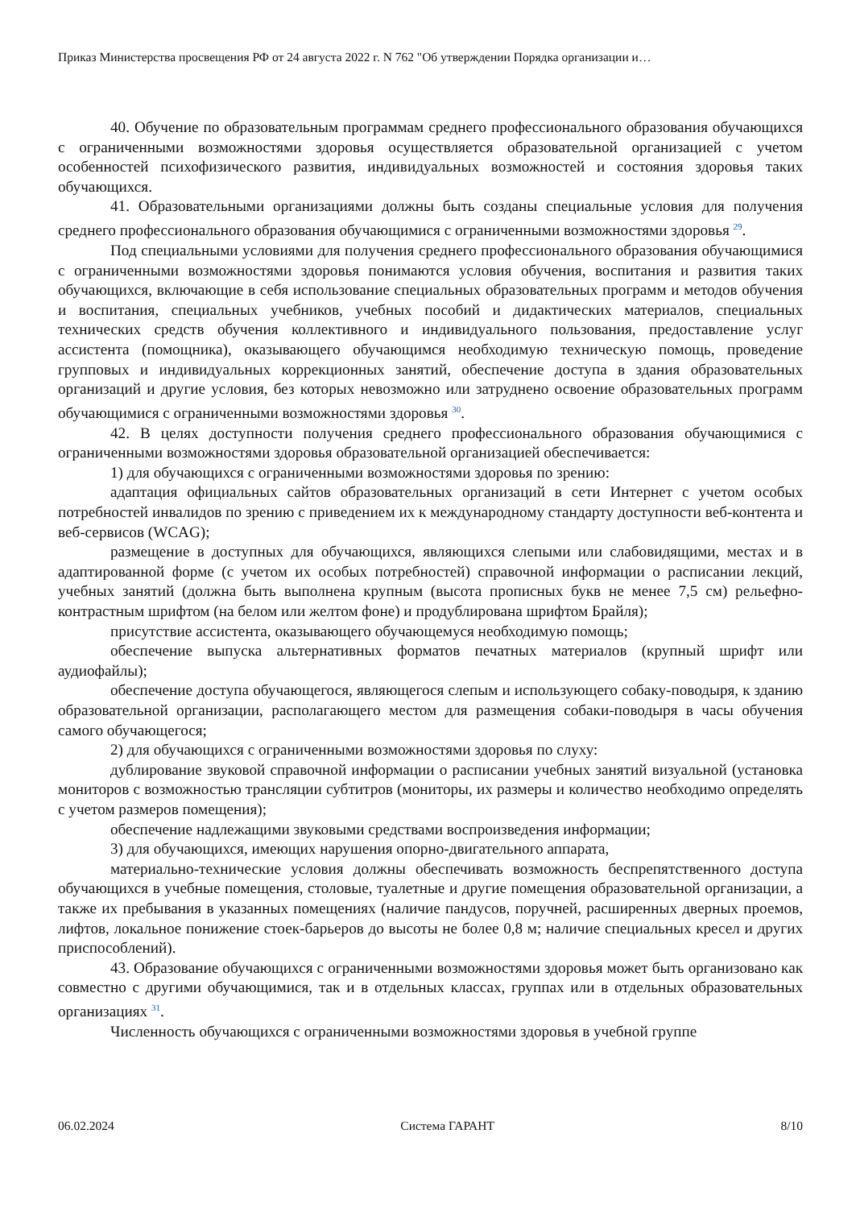Приказ Министерства просвещения РФ от 24 августа 2022 г. N 762 "Об утверждении Порядка организации и…
40. Обучение по образовательным программам среднего профессионального образования обучающихся с ограниченными возможностями здоровья осуществляется образовательной организацией с учетом особенностей психофизического развития, индивидуальных возможностей и состояния здоровья таких обучающихся.
41. Образовательными организациями должны быть созданы специальные условия для получения среднего профессионального образования обучающимися с ограниченными возможностями здоровья <sup>29</sup>.
Под специальными условиями для получения среднего профессионального образования обучающимися с ограниченными возможностями здоровья понимаются условия обучения, воспитания и развития таких обучающихся, включающие в себя использование специальных образовательных программ и методов обучения и воспитания, специальных учебников, учебных пособий и дидактических материалов, специальных технических средств обучения коллективного и индивидуального пользования, предоставление услуг ассистента (помощника), оказывающего обучающимся необходимую техническую помощь, проведение групповых и индивидуальных коррекционных занятий, обеспечение доступа в здания образовательных организаций и другие условия, без которых невозможно или затруднено освоение образовательных программ обучающимися с ограниченными возможностями здоровья <sup>30</sup>.
42. В целях доступности получения среднего профессионального образования обучающимися с ограниченными возможностями здоровья образовательной организацией обеспечивается:
1) для обучающихся с ограниченными возможностями здоровья по зрению:
адаптация официальных сайтов образовательных организаций в сети Интернет с учетом особых потребностей инвалидов по зрению с приведением их к международному стандарту доступности веб-контента и веб-сервисов (WCAG);
размещение в доступных для обучающихся, являющихся слепыми или слабовидящими, местах и в адаптированной форме (с учетом их особых потребностей) справочной информации о расписании лекций, учебных занятий (должна быть выполнена крупным (высота прописных букв не менее 7,5 см) рельефно-контрастным шрифтом (на белом или желтом фоне) и продублирована шрифтом Брайля);
присутствие ассистента, оказывающего обучающемуся необходимую помощь;
обеспечение выпуска альтернативных форматов печатных материалов (крупный шрифт или аудиофайлы);
обеспечение доступа обучающегося, являющегося слепым и использующего собаку-поводыря, к зданию образовательной организации, располагающего местом для размещения собаки-поводыря в часы обучения самого обучающегося;
2) для обучающихся с ограниченными возможностями здоровья по слуху:
дублирование звуковой справочной информации о расписании учебных занятий визуальной (установка мониторов с возможностью трансляции субтитров (мониторы, их размеры и количество необходимо определять с учетом размеров помещения);
обеспечение надлежащими звуковыми средствами воспроизведения информации;
3) для обучающихся, имеющих нарушения опорно-двигательного аппарата,
материально-технические условия должны обеспечивать возможность беспрепятственного доступа обучающихся в учебные помещения, столовые, туалетные и другие помещения образовательной организации, а также их пребывания в указанных помещениях (наличие пандусов, поручней, расширенных дверных проемов, лифтов, локальное понижение стоек-барьеров до высоты не более 0,8 м; наличие специальных кресел и других приспособлений).
43. Образование обучающихся с ограниченными возможностями здоровья может быть организовано как совместно с другими обучающимися, так и в отдельных классах, группах или в отдельных образовательных организациях <sup>31</sup>.
Численность обучающихся с ограниченными возможностями здоровья в учебной группе
06.02.2024 Система ГАРАНТ 8/10